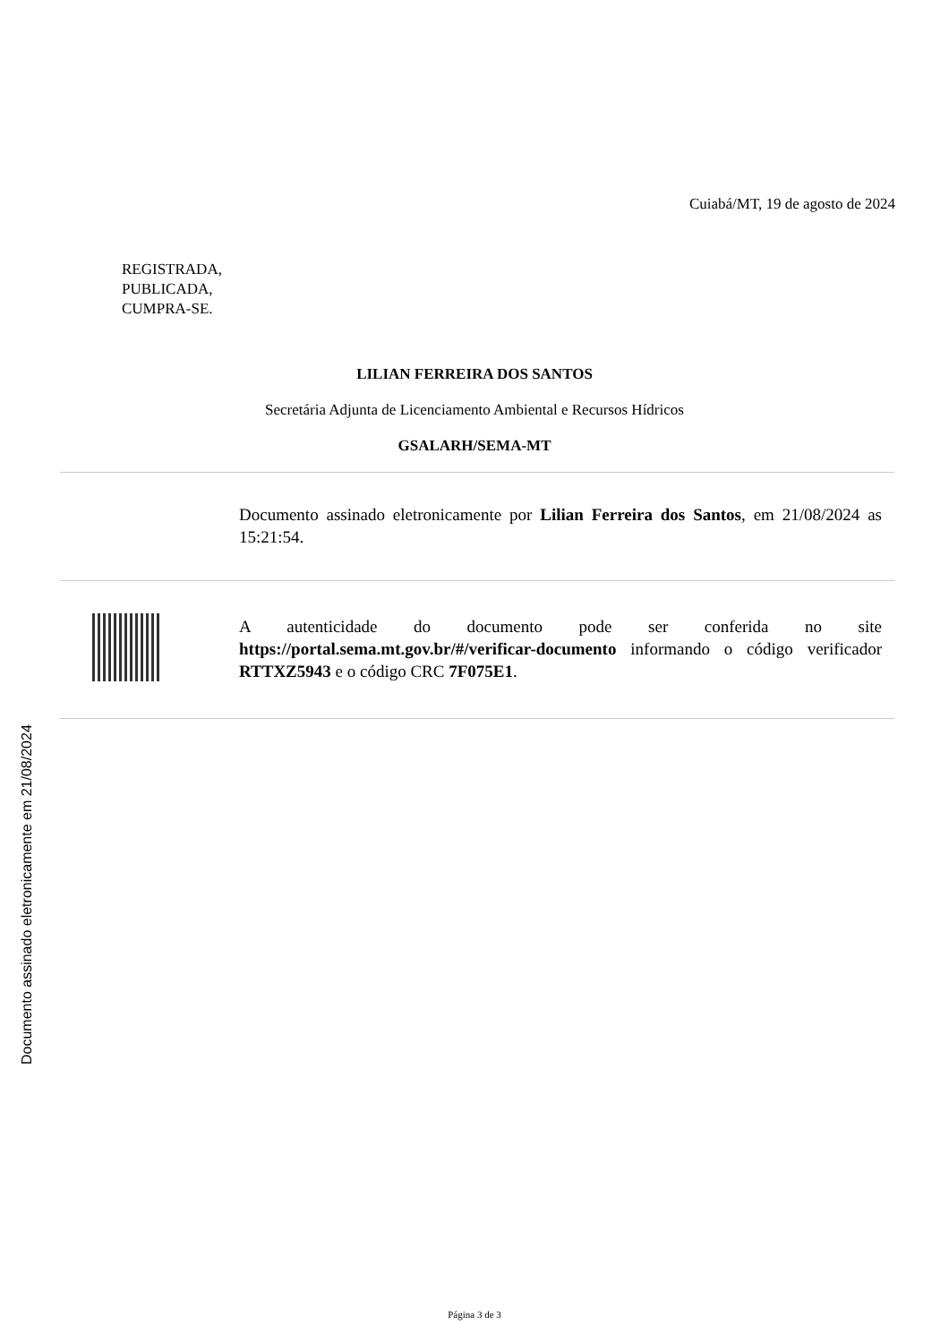Documento assinado eletronicamente em 21/08/2024
Cuiabá/MT, 19 de agosto de 2024
REGISTRADA,
PUBLICADA,
CUMPRA-SE.
LILIAN FERREIRA DOS SANTOS
Secretária Adjunta de Licenciamento Ambiental e Recursos Hídricos
GSALARH/SEMA-MT
Documento assinado eletronicamente por Lilian Ferreira dos Santos, em 21/08/2024 as 15:21:54.
A autenticidade do documento pode ser conferida no site https://portal.sema.mt.gov.br/#/verificar-documento informando o código verificador RTTXZ5943 e o código CRC 7F075E1.
Página 3 de 3